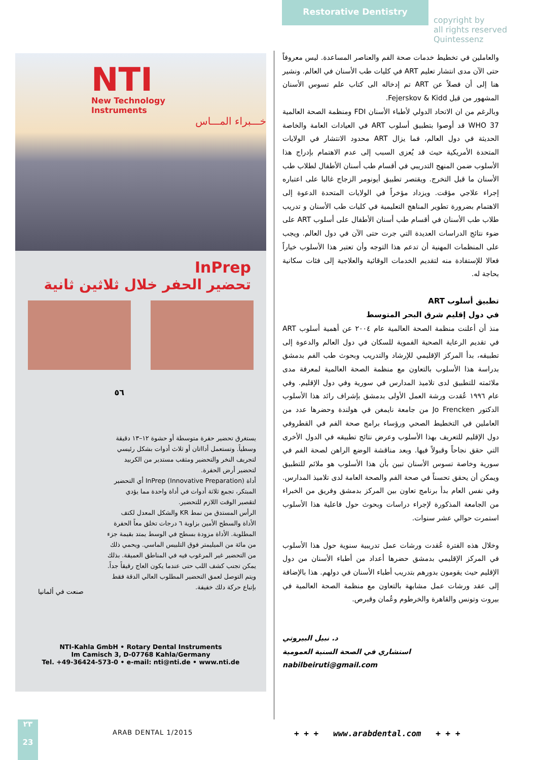Restorative Dentistry
NTI
New Technology
Instruments
خـــبراء المـــاس
InPrep
تحضير الحفر خلال ثلاثين ثانية
٥٦
يستغرق تحضير حفرة متوسطة أو حشوة ١٢–١٣ دقيقة وسطياً. وتستعمل أدااتان أو ثلاث أدوات بشكل رئيسي لتجريف النخر والتحضير ومثقب مستدير من الكربيد لتحضير أرض الحفرة.
أداة InPrep (Innovative Preparation) أي التحضير المبتكر، تجمع ثلاثة أدوات في أداة واحدة مما يؤدي لتقصير الوقت اللازم للتحضير.
الرأس المستدق من نمط KR والشكل المعدل لكتف الأداة والسطح الأمين بزاوية ٦ درجات تخلق معاً الحفرة المطلوبة. الأداة مزودة بسطح في الوسط يمتد بقيمة جزء من مائة من الميليمتر فوق التلبيس الماسي. ويحمي ذلك من التحضير غير المرغوب فيه في المناطق العميقة. بذلك يمكن تجنب كشف اللب حتى عندما يكون العاج رقيقاً جداً. ويتم التوصل لعمق التحضير المطلوب العالي الدقة فقط بإتباع حركة دلك خفيفة.
صنعت في ألمانيا
NTI-Kahla GmbH • Rotary Dental Instruments
Im Camisch 3, D-07768 Kahla/Germany
Tel. +49-36424-573-0 • e-mail: nti@nti.de • www.nti.de
والعاملين في تخطيط خدمات صحة الفم والعناصر المساعدة. ليس معروفاً حتى الآن مدى انتشار تعليم ART في كليات طب الأسنان في العالم. ونشير هنا إلى أن فصلاً عن ART تم إدخاله الى كتاب علم تسوس الأسنان المشهور من قبل Fejerskov & Kidd.
وبالرغم من ان الاتحاد الدولي لأطباء الأسنان FDI ومنظمة الصحة العالمية WHO 37 قد أوصوا بتطبيق أسلوب ART في العيادات العامة والخاصة الحديثة في دول العالم، فما يزال ART محدود الانتشار في الولايات المتحدة الأمريكية حيث قد يُعزى السبب إلى عدم الاهتمام بإدراج هذا الأسلوب ضمن المنهج التدريبي في أقسام طب أسنان الأطفال لطلاب طب الأسنان ما قبل التخرج. ويقتصر تطبيق أيونومر الزجاج غالبا على اعتباره إجراء علاجي مؤقت. ويزداد مؤخراً في الولايات المتحدة الدعوة إلى الاهتمام بضرورة تطوير المناهج التعليمية في كليات طب الأسنان و تدريب طلاب طب الأسنان في أقسام طب أسنان الأطفال على أسلوب ART على ضوء نتائج الدراسات العديدة التي جرت حتى الآن في دول العالم. ويجب على المنظمات المهنية أن تدعم هذا التوجه وأن تعتبر هذا الأسلوب خياراً فعالا للإستفادة منه لتقديم الخدمات الوقائية والعلاجية إلى فئات سكانية بحاجة له.
تطبيق أسلوب ART
في دول إقليم شرق البحر المتوسط
منذ أن أعلنت منظمة الصحة العالمية عام ٢٠٠٤ عن أهمية أسلوب ART في تقديم الرعاية الصحية الفموية للسكان في دول العالم والدعوة إلى تطبيقه، بدأ المركز الإقليمي للإرشاد والتدريب وبحوث طب الفم بدمشق بدراسة هذا الأسلوب بالتعاون مع منظمة الصحة العالمية لمعرفة مدى ملائمته للتطبيق لدى تلاميذ المدارس في سورية وفي دول الإقليم. وفي عام ١٩٩٦ عُقدت ورشة العمل الأولى بدمشق بإشراف رائد هذا الأسلوب الدكتور Jo Frencken من جامعة نايمغن في هولندة وحضرها عدد من العاملين في التخطيط الصحي ورؤساء برامج صحة الفم في القطروفي دول الإقليم للتعريف بهذا الأسلوب وعرض نتائج تطبيقه في الدول الأخرى التي حقق نجاحاً وقبولاً فيها. وبعد مناقشة الوضع الراهن لصحة الفم في سورية وخاصة تسوس الأسنان تبين بأن هذا الأسلوب هو ملائم للتطبيق ويمكن أن يحقق تحسناً في صحة الفم والصحة العامة لدى تلاميذ المدارس. وفي نفس العام بدأ برنامج تعاون بين المركز بدمشق وفريق من الخبراء من الجامعة المذكورة لإجراء دراسات وبحوث حول فاعلية هذا الأسلوب استمرت حوالي عشر سنوات.
وخلال هذه الفترة عُقدت ورشات عمل تدريبية سنوية حول هذا الأسلوب في المركز الإقليمي بدمشق حضرها أعداد من أطباء الأسنان من دول الإقليم حيث يقومون بدورهم بتدريب أطباء الأسنان في دولهم. هذا بالإضافة إلى عقد ورشات عمل مشابهة بالتعاون مع منظمة الصحة العالمية في بيروت وتونس والقاهرة والخرطوم وعُمان وقبرص.
د. نبيل البيروتي
استشاري في الصحة السنية العمومية
nabilbeiruti@gmail.com
copyright by
all rights reserved
Quintessenz
٢٣
23
ARAB DENTAL 1/2015
+ + + www.arabdental.com + + +